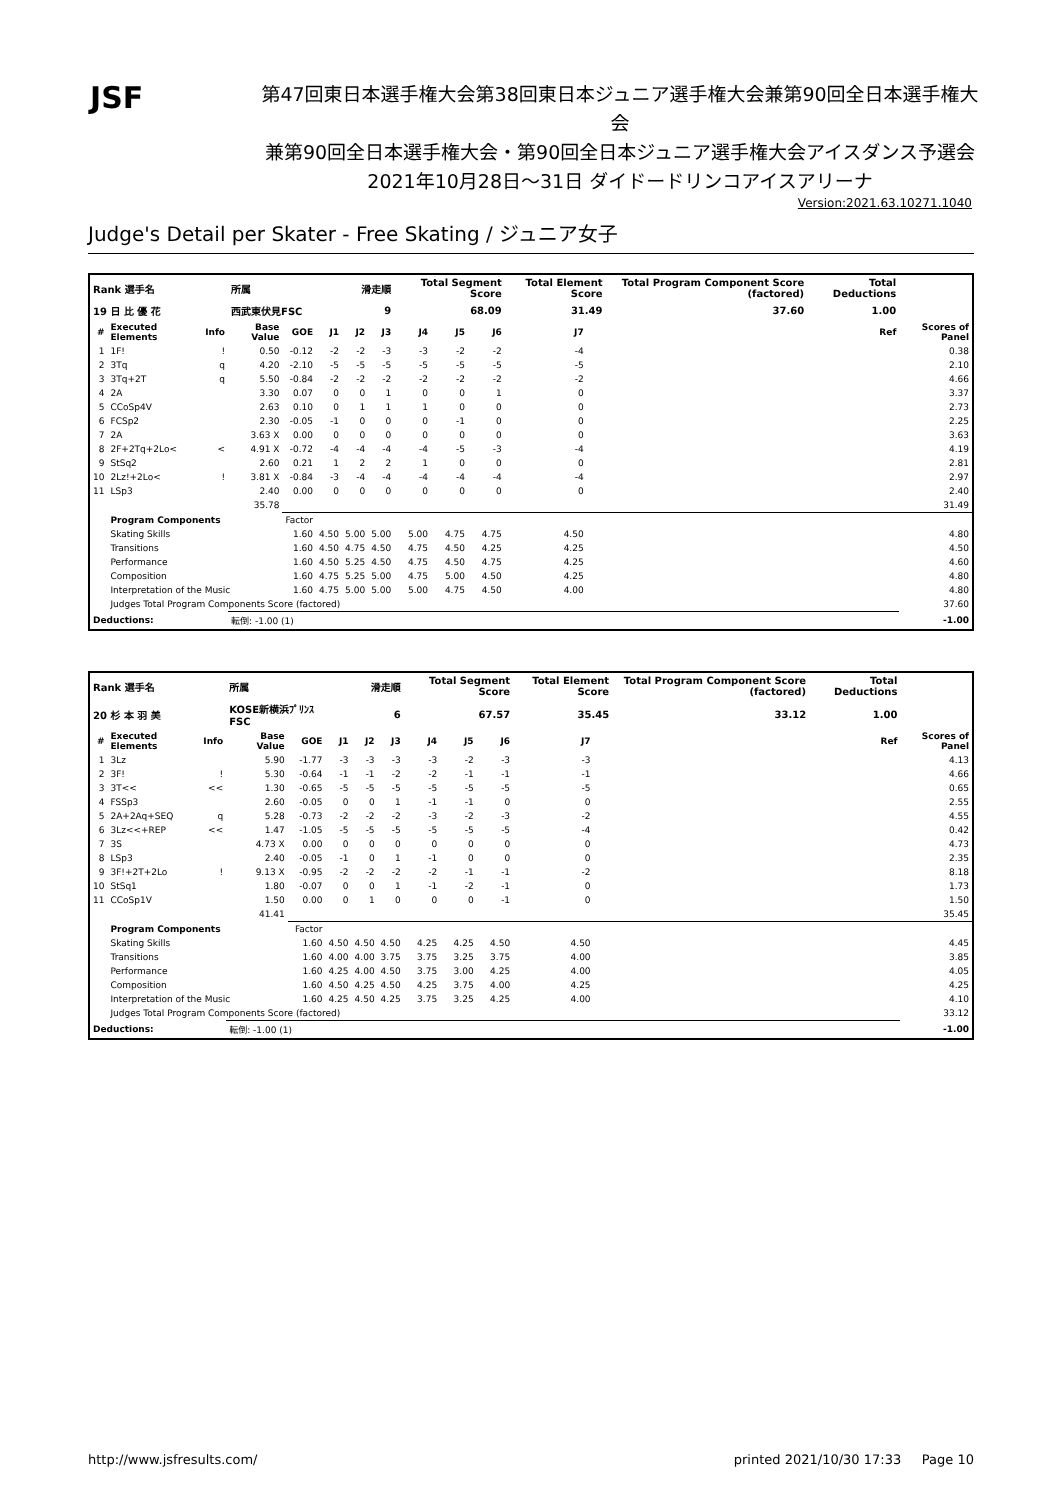JSF
第47回東日本選手権大会第38回東日本ジュニア選手権大会兼第90回全日本選手権大会
兼第90回全日本選手権大会・第90回全日本ジュニア選手権大会アイスダンス予選会
2021年10月28日～31日 ダイドードリンコアイスアリーナ
Version:2021.63.10271.1040
Judge's Detail per Skater - Free Skating / ジュニア女子
| Rank 選手名 | | | 所属 | | 滑走順 | | | Total Segment Score | | | Total Element Score | | Total Program Component Score (factored) | | Total Deductions | |
| 19 日 比 優 花 | | | 西武東伏見FSC | | 9 | | | 68.09 | | | 31.49 | | 37.60 | | 1.00 | |
| # | Executed Elements | Info | Base Value | GOE | J1 | J2 | J3 | J4 | J5 | J6 | J7 | | | | Ref | Scores of Panel |
| 1 | 1F! | ! | 0.50 | -0.12 | -2 | -2 | -3 | -3 | -2 | -2 | -4 | | | | | 0.38 |
| 2 | 3Tq | q | 4.20 | -2.10 | -5 | -5 | -5 | -5 | -5 | -5 | -5 | | | | | 2.10 |
| 3 | 3Tq+2T | q | 5.50 | -0.84 | -2 | -2 | -2 | -2 | -2 | -2 | -2 | | | | | 4.66 |
| 4 | 2A | | 3.30 | 0.07 | 0 | 0 | 1 | 0 | 0 | 1 | 0 | | | | | 3.37 |
| 5 | CCoSp4V | | 2.63 | 0.10 | 0 | 1 | 1 | 1 | 0 | 0 | 0 | | | | | 2.73 |
| 6 | FCSp2 | | 2.30 | -0.05 | -1 | 0 | 0 | 0 | -1 | 0 | 0 | | | | | 2.25 |
| 7 | 2A | | 3.63 X | 0.00 | 0 | 0 | 0 | 0 | 0 | 0 | 0 | | | | | 3.63 |
| 8 | 2F+2Tq+2Lo< | < | 4.91 X | -0.72 | -4 | -4 | -4 | -4 | -5 | -3 | -4 | | | | | 4.19 |
| 9 | StSq2 | | 2.60 | 0.21 | 1 | 2 | 2 | 1 | 0 | 0 | 0 | | | | | 2.81 |
| 10 | 2Lz!+2Lo< | ! | 3.81 X | -0.84 | -3 | -4 | -4 | -4 | -4 | -4 | -4 | | | | | 2.97 |
| 11 | LSp3 | | 2.40 | 0.00 | 0 | 0 | 0 | 0 | 0 | 0 | 0 | | | | | 2.40 |
| | | | 35.78 | | | | | | | | | | | | | 31.49 |
| | Program Components | | | Factor | | | | | | | | | | | | |
| | Skating Skills | | | 1.60 | 4.50 | 5.00 | 5.00 | 5.00 | 4.75 | 4.75 | 4.50 | | | | | 4.80 |
| | Transitions | | | 1.60 | 4.50 | 4.75 | 4.50 | 4.75 | 4.50 | 4.25 | 4.25 | | | | | 4.50 |
| | Performance | | | 1.60 | 4.50 | 5.25 | 4.50 | 4.75 | 4.50 | 4.75 | 4.25 | | | | | 4.60 |
| | Composition | | | 1.60 | 4.75 | 5.25 | 5.00 | 4.75 | 5.00 | 4.50 | 4.25 | | | | | 4.80 |
| | Interpretation of the Music | | | 1.60 | 4.75 | 5.00 | 5.00 | 5.00 | 4.75 | 4.50 | 4.00 | | | | | 4.80 |
| | Judges Total Program Components Score (factored) | | | | | | | | | | | | | | | 37.60 |
| Deductions: | | | 転倒: -1.00 (1) | | | | | | | | | | | | | -1.00 |
| Rank 選手名 | | | 所属 | | 滑走順 | | | Total Segment Score | | | Total Element Score | | Total Program Component Score (factored) | | Total Deductions | |
| 20 杉 本 羽 美 | | | KOSE新横浜ﾌﾟﾘﾝｽFSC | | 6 | | | 67.57 | | | 35.45 | | 33.12 | | 1.00 | |
| # | Executed Elements | Info | Base Value | GOE | J1 | J2 | J3 | J4 | J5 | J6 | J7 | | | | Ref | Scores of Panel |
| 1 | 3Lz | | 5.90 | -1.77 | -3 | -3 | -3 | -3 | -2 | -3 | -3 | | | | | 4.13 |
| 2 | 3F! | ! | 5.30 | -0.64 | -1 | -1 | -2 | -2 | -1 | -1 | -1 | | | | | 4.66 |
| 3 | 3T<< | << | 1.30 | -0.65 | -5 | -5 | -5 | -5 | -5 | -5 | -5 | | | | | 0.65 |
| 4 | FSSp3 | | 2.60 | -0.05 | 0 | 0 | 1 | -1 | -1 | 0 | 0 | | | | | 2.55 |
| 5 | 2A+2Aq+SEQ | q | 5.28 | -0.73 | -2 | -2 | -2 | -3 | -2 | -3 | -2 | | | | | 4.55 |
| 6 | 3Lz<<+REP | << | 1.47 | -1.05 | -5 | -5 | -5 | -5 | -5 | -5 | -4 | | | | | 0.42 |
| 7 | 3S | | 4.73 X | 0.00 | 0 | 0 | 0 | 0 | 0 | 0 | 0 | | | | | 4.73 |
| 8 | LSp3 | | 2.40 | -0.05 | -1 | 0 | 1 | -1 | 0 | 0 | 0 | | | | | 2.35 |
| 9 | 3F!+2T+2Lo | ! | 9.13 X | -0.95 | -2 | -2 | -2 | -2 | -1 | -1 | -2 | | | | | 8.18 |
| 10 | StSq1 | | 1.80 | -0.07 | 0 | 0 | 1 | -1 | -2 | -1 | 0 | | | | | 1.73 |
| 11 | CCoSp1V | | 1.50 | 0.00 | 0 | 1 | 0 | 0 | 0 | -1 | 0 | | | | | 1.50 |
| | | | 41.41 | | | | | | | | | | | | | 35.45 |
| | Program Components | | | Factor | | | | | | | | | | | | |
| | Skating Skills | | | 1.60 | 4.50 | 4.50 | 4.50 | 4.25 | 4.25 | 4.50 | 4.50 | | | | | 4.45 |
| | Transitions | | | 1.60 | 4.00 | 4.00 | 3.75 | 3.75 | 3.25 | 3.75 | 4.00 | | | | | 3.85 |
| | Performance | | | 1.60 | 4.25 | 4.00 | 4.50 | 3.75 | 3.00 | 4.25 | 4.00 | | | | | 4.05 |
| | Composition | | | 1.60 | 4.50 | 4.25 | 4.50 | 4.25 | 3.75 | 4.00 | 4.25 | | | | | 4.25 |
| | Interpretation of the Music | | | 1.60 | 4.25 | 4.50 | 4.25 | 3.75 | 3.25 | 4.25 | 4.00 | | | | | 4.10 |
| | Judges Total Program Components Score (factored) | | | | | | | | | | | | | | | 33.12 |
| Deductions: | | | 転倒: -1.00 (1) | | | | | | | | | | | | | -1.00 |
http://www.jsfresults.com/ printed 2021/10/30 17:33 Page 10